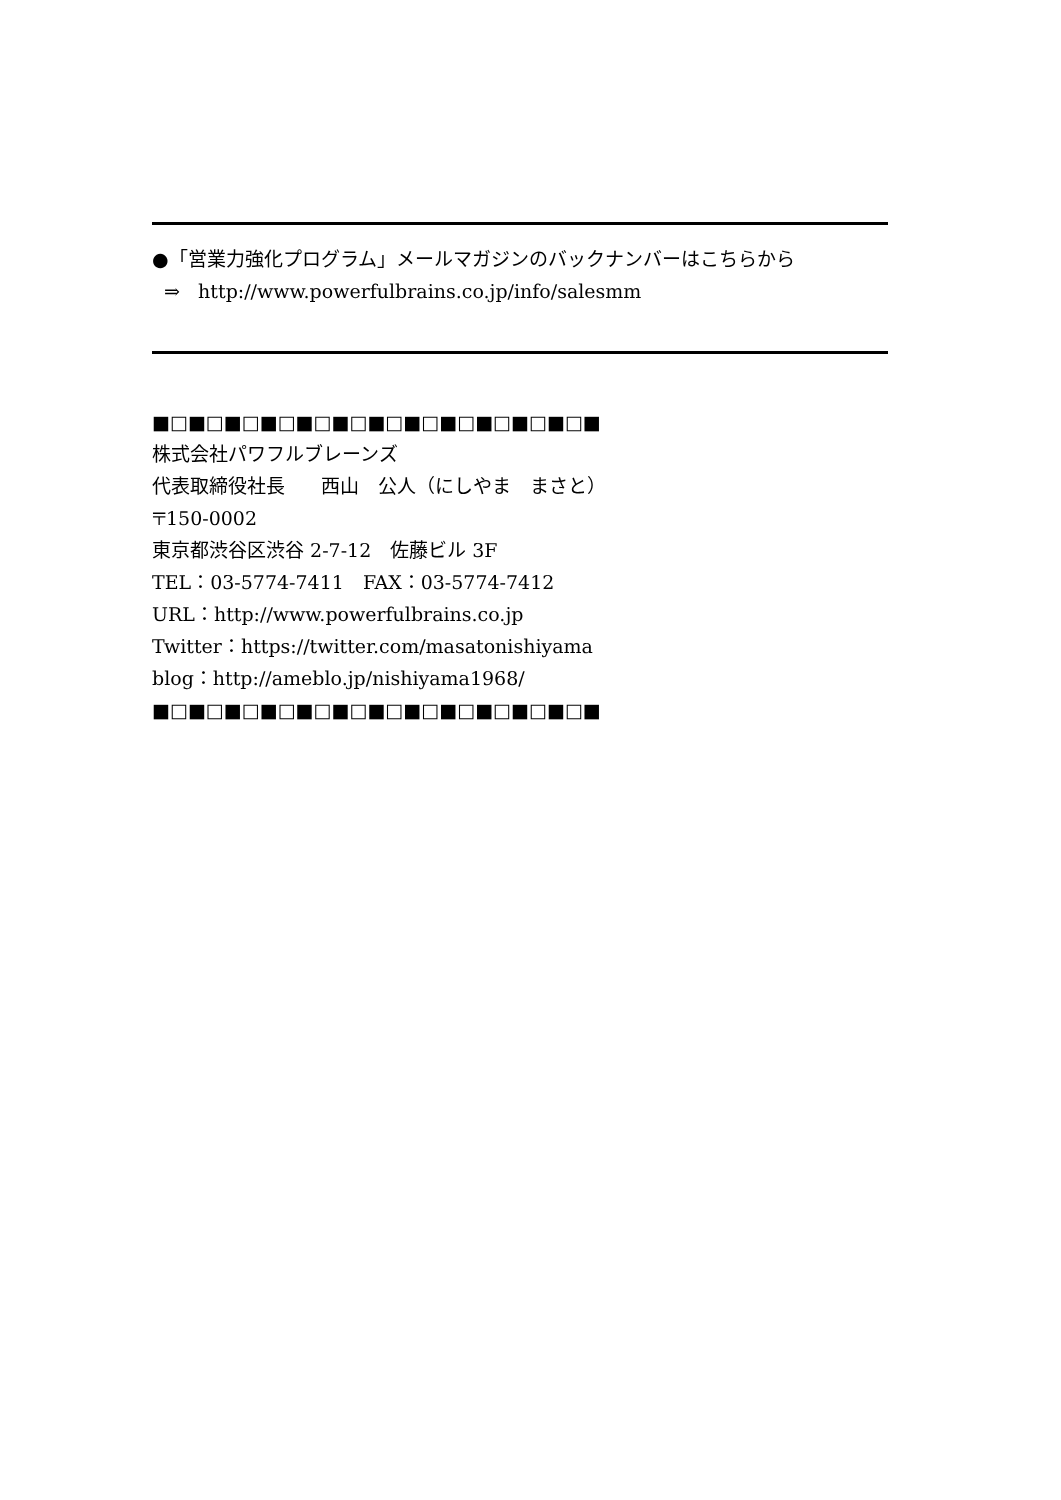●「営業力強化プログラム」メールマガジンのバックナンバーはこちらから
⇒ http://www.powerfulbrains.co.jp/info/salesmm
■□■□■□■□■□■□■□■□■□■□■□■□■
株式会社パワフルブレーンズ
代表取締役社長 西山　公人（にしやま　まさと）
〒150-0002
東京都渋谷区渋谷 2-7-12　佐藤ビル 3F
TEL：03-5774-7411　FAX：03-5774-7412
URL：http://www.powerfulbrains.co.jp
Twitter：https://twitter.com/masatonishiyama
blog：http://ameblo.jp/nishiyama1968/
■□■□■□■□■□■□■□■□■□■□■□■□■